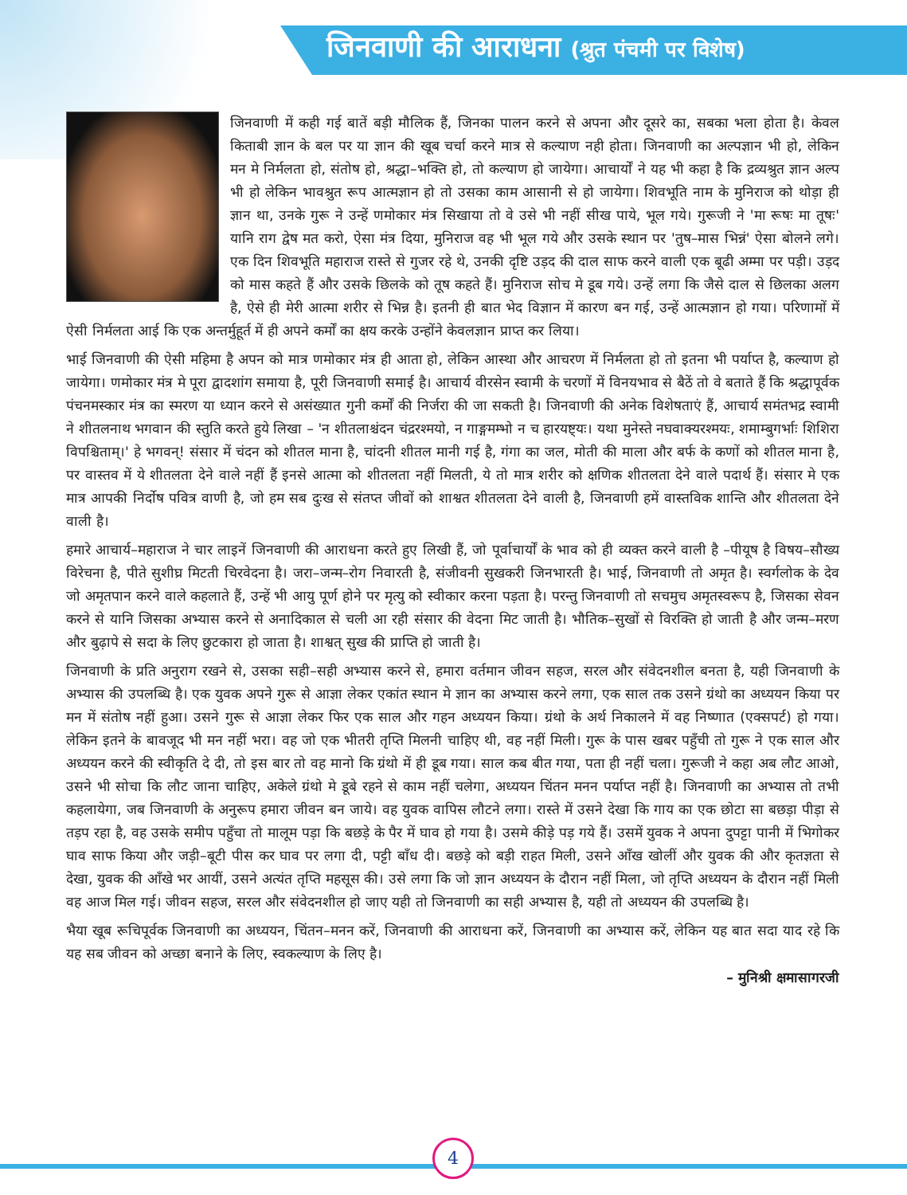जिनवाणी की आराधना (श्रुत पंचमी पर विशेष)
जिनवाणी में कही गई बातें बड़ी मौलिक हैं, जिनका पालन करने से अपना और दूसरे का, सबका भला होता है। केवल किताबी ज्ञान के बल पर या ज्ञान की खूब चर्चा करने मात्र से कल्याण नही होता। जिनवाणी का अल्पज्ञान भी हो, लेकिन मन मे निर्मलता हो, संतोष हो, श्रद्धा–भक्ति हो, तो कल्याण हो जायेगा। आचार्यों ने यह भी कहा है कि द्रव्यश्रुत ज्ञान अल्प भी हो लेकिन भावश्रुत रूप आत्मज्ञान हो तो उसका काम आसानी से हो जायेगा। शिवभूति नाम के मुनिराज को थोड़ा ही ज्ञान था, उनके गुरू ने उन्हें णमोकार मंत्र सिखाया तो वे उसे भी नहीं सीख पाये, भूल गये। गुरूजी ने 'मा रूषः मा तूषः' यानि राग द्वेष मत करो, ऐसा मंत्र दिया, मुनिराज वह भी भूल गये और उसके स्थान पर 'तुष–मास भिन्नं' ऐसा बोलने लगे। एक दिन शिवभूति महाराज रास्ते से गुजर रहे थे, उनकी दृष्टि उड़द की दाल साफ करने वाली एक बूढी अम्मा पर पड़ी। उड़द को मास कहते हैं और उसके छिलके को तूष कहते हैं। मुनिराज सोच मे डूब गये। उन्हें लगा कि जैसे दाल से छिलका अलग है, ऐसे ही मेरी आत्मा शरीर से भिन्न है। इतनी ही बात भेद विज्ञान में कारण बन गई, उन्हें आत्मज्ञान हो गया। परिणामों में ऐसी निर्मलता आई कि एक अन्तर्मुहूर्त में ही अपने कर्मों का क्षय करके उन्होंने केवलज्ञान प्राप्त कर लिया।
भाई जिनवाणी की ऐसी महिमा है अपन को मात्र णमोकार मंत्र ही आता हो, लेकिन आस्था और आचरण में निर्मलता हो तो इतना भी पर्याप्त है, कल्याण हो जायेगा। णमोकार मंत्र मे पूरा द्वादशांग समाया है, पूरी जिनवाणी समाई है। आचार्य वीरसेन स्वामी के चरणों में विनयभाव से बैठें तो वे बताते हैं कि श्रद्धापूर्वक पंचनमस्कार मंत्र का स्मरण या ध्यान करने से असंख्यात गुनी कर्मों की निर्जरा की जा सकती है। जिनवाणी की अनेक विशेषताएं हैं, आचार्य समंतभद्र स्वामी ने शीतलनाथ भगवान की स्तुति करते हुये लिखा – 'न शीतलाश्चंदन चंद्ररश्मयो, न गाङ्गमम्भो न च हारयष्ट्यः। यथा मुनेस्ते नघवाक्यरश्मयः, शमाम्बुगर्भाः शिशिरा विपश्चिताम्।' हे भगवन्! संसार में चंदन को शीतल माना है, चांदनी शीतल मानी गई है, गंगा का जल, मोती की माला और बर्फ के कणों को शीतल माना है, पर वास्तव में ये शीतलता देने वाले नहीं हैं इनसे आत्मा को शीतलता नहीं मिलती, ये तो मात्र शरीर को क्षणिक शीतलता देने वाले पदार्थ हैं। संसार मे एक मात्र आपकी निर्दोष पवित्र वाणी है, जो हम सब दुःख से संतप्त जीवों को शाश्वत शीतलता देने वाली है, जिनवाणी हमें वास्तविक शान्ति और शीतलता देने वाली है।
हमारे आचार्य–महाराज ने चार लाइनें जिनवाणी की आराधना करते हुए लिखी हैं, जो पूर्वाचार्यों के भाव को ही व्यक्त करने वाली है –पीयूष है विषय–सौख्य विरेचना है, पीते सुशीघ्र मिटती चिरवेदना है। जरा–जन्म–रोग निवारती है, संजीवनी सुखकरी जिनभारती है। भाई, जिनवाणी तो अमृत है। स्वर्गलोक के देव जो अमृतपान करने वाले कहलाते हैं, उन्हें भी आयु पूर्ण होने पर मृत्यु को स्वीकार करना पड़ता है। परन्तु जिनवाणी तो सचमुच अमृतस्वरूप है, जिसका सेवन करने से यानि जिसका अभ्यास करने से अनादिकाल से चली आ रही संसार की वेदना मिट जाती है। भौतिक–सुखों से विरक्ति हो जाती है और जन्म–मरण और बुढ़ापे से सदा के लिए छुटकारा हो जाता है। शाश्वत् सुख की प्राप्ति हो जाती है।
जिनवाणी के प्रति अनुराग रखने से, उसका सही–सही अभ्यास करने से, हमारा वर्तमान जीवन सहज, सरल और संवेदनशील बनता है, यही जिनवाणी के अभ्यास की उपलब्धि है। एक युवक अपने गुरू से आज्ञा लेकर एकांत स्थान मे ज्ञान का अभ्यास करने लगा, एक साल तक उसने ग्रंथो का अध्ययन किया पर मन में संतोष नहीं हुआ। उसने गुरू से आज्ञा लेकर फिर एक साल और गहन अध्ययन किया। ग्रंथो के अर्थ निकालने में वह निष्णात (एक्सपर्ट) हो गया। लेकिन इतने के बावजूद भी मन नहीं भरा। वह जो एक भीतरी तृप्ति मिलनी चाहिए थी, वह नहीं मिली। गुरू के पास खबर पहुँची तो गुरू ने एक साल और अध्ययन करने की स्वीकृति दे दी, तो इस बार तो वह मानो कि ग्रंथो में ही डूब गया। साल कब बीत गया, पता ही नहीं चला। गुरूजी ने कहा अब लौट आओ, उसने भी सोचा कि लौट जाना चाहिए, अकेले ग्रंथो मे डूबे रहने से काम नहीं चलेगा, अध्ययन चिंतन मनन पर्याप्त नहीं है। जिनवाणी का अभ्यास तो तभी कहलायेगा, जब जिनवाणी के अनुरूप हमारा जीवन बन जाये। वह युवक वापिस लौटने लगा। रास्ते में उसने देखा कि गाय का एक छोटा सा बछड़ा पीड़ा से तड़प रहा है, वह उसके समीप पहुँचा तो मालूम पड़ा कि बछड़े के पैर में घाव हो गया है। उसमे कीड़े पड़ गये हैं। उसमें युवक ने अपना दुपट्टा पानी में भिगोकर घाव साफ किया और जड़ी–बूटी पीस कर घाव पर लगा दी, पट्टी बाँध दी। बछड़े को बड़ी राहत मिली, उसने आँख खोलीं और युवक की और कृतज्ञता से देखा, युवक की आँखे भर आयीं, उसने अत्यंत तृप्ति महसूस की। उसे लगा कि जो ज्ञान अध्ययन के दौरान नहीं मिला, जो तृप्ति अध्ययन के दौरान नहीं मिली वह आज मिल गई। जीवन सहज, सरल और संवेदनशील हो जाए यही तो जिनवाणी का सही अभ्यास है, यही तो अध्ययन की उपलब्धि है।
भैया खूब रूचिपूर्वक जिनवाणी का अध्ययन, चिंतन–मनन करें, जिनवाणी की आराधना करें, जिनवाणी का अभ्यास करें, लेकिन यह बात सदा याद रहे कि यह सब जीवन को अच्छा बनाने के लिए, स्वकल्याण के लिए है।
– मुनिश्री क्षमासागरजी
4